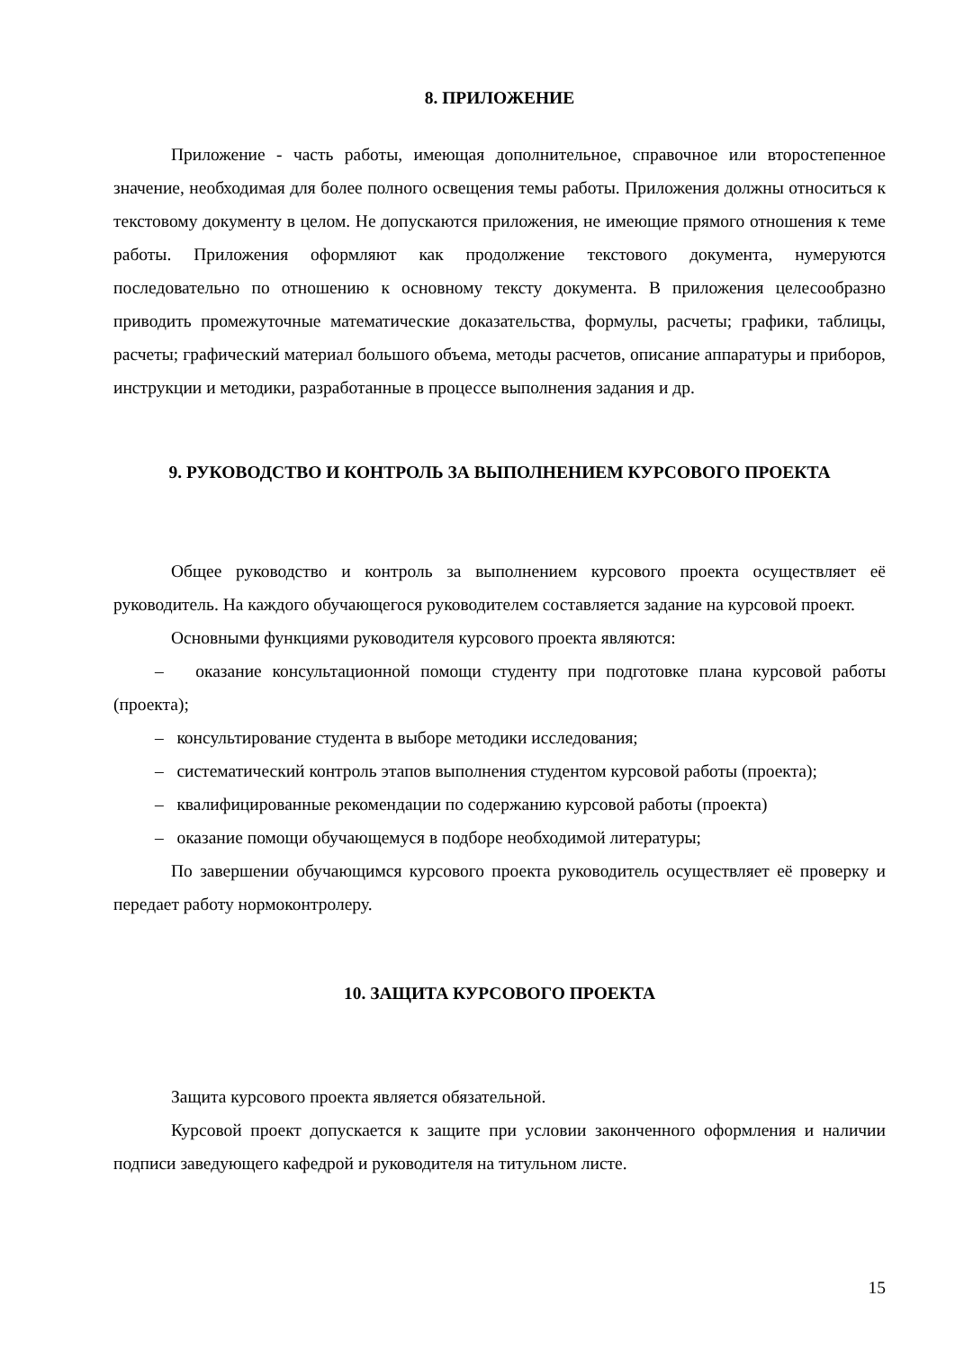8. ПРИЛОЖЕНИЕ
Приложение - часть работы, имеющая дополнительное, справочное или второстепенное значение, необходимая для более полного освещения темы работы. Приложения должны относиться к текстовому документу в целом. Не допускаются приложения, не имеющие прямого отношения к теме работы. Приложения оформляют как продолжение текстового документа, нумеруются последовательно по отношению к основному тексту документа. В приложения целесообразно приводить промежуточные математические доказательства, формулы, расчеты; графики, таблицы, расчеты; графический материал большого объема, методы расчетов, описание аппаратуры и приборов, инструкции и методики, разработанные в процессе выполнения задания и др.
9. РУКОВОДСТВО И КОНТРОЛЬ ЗА ВЫПОЛНЕНИЕМ КУРСОВОГО ПРОЕКТА
Общее руководство и контроль за выполнением курсового проекта осуществляет её руководитель. На каждого обучающегося руководителем составляется задание на курсовой проект.
Основными функциями руководителя курсового проекта являются:
– оказание консультационной помощи студенту при подготовке плана курсовой работы (проекта);
– консультирование студента в выборе методики исследования;
– систематический контроль этапов выполнения студентом курсовой работы (проекта);
– квалифицированные рекомендации по содержанию курсовой работы (проекта)
– оказание помощи обучающемуся в подборе необходимой литературы;
По завершении обучающимся курсового проекта руководитель осуществляет её проверку и передает работу нормоконтролеру.
10. ЗАЩИТА КУРСОВОГО ПРОЕКТА
Защита курсового проекта является обязательной.
Курсовой проект допускается к защите при условии законченного оформления и наличии подписи заведующего кафедрой и руководителя на титульном листе.
15